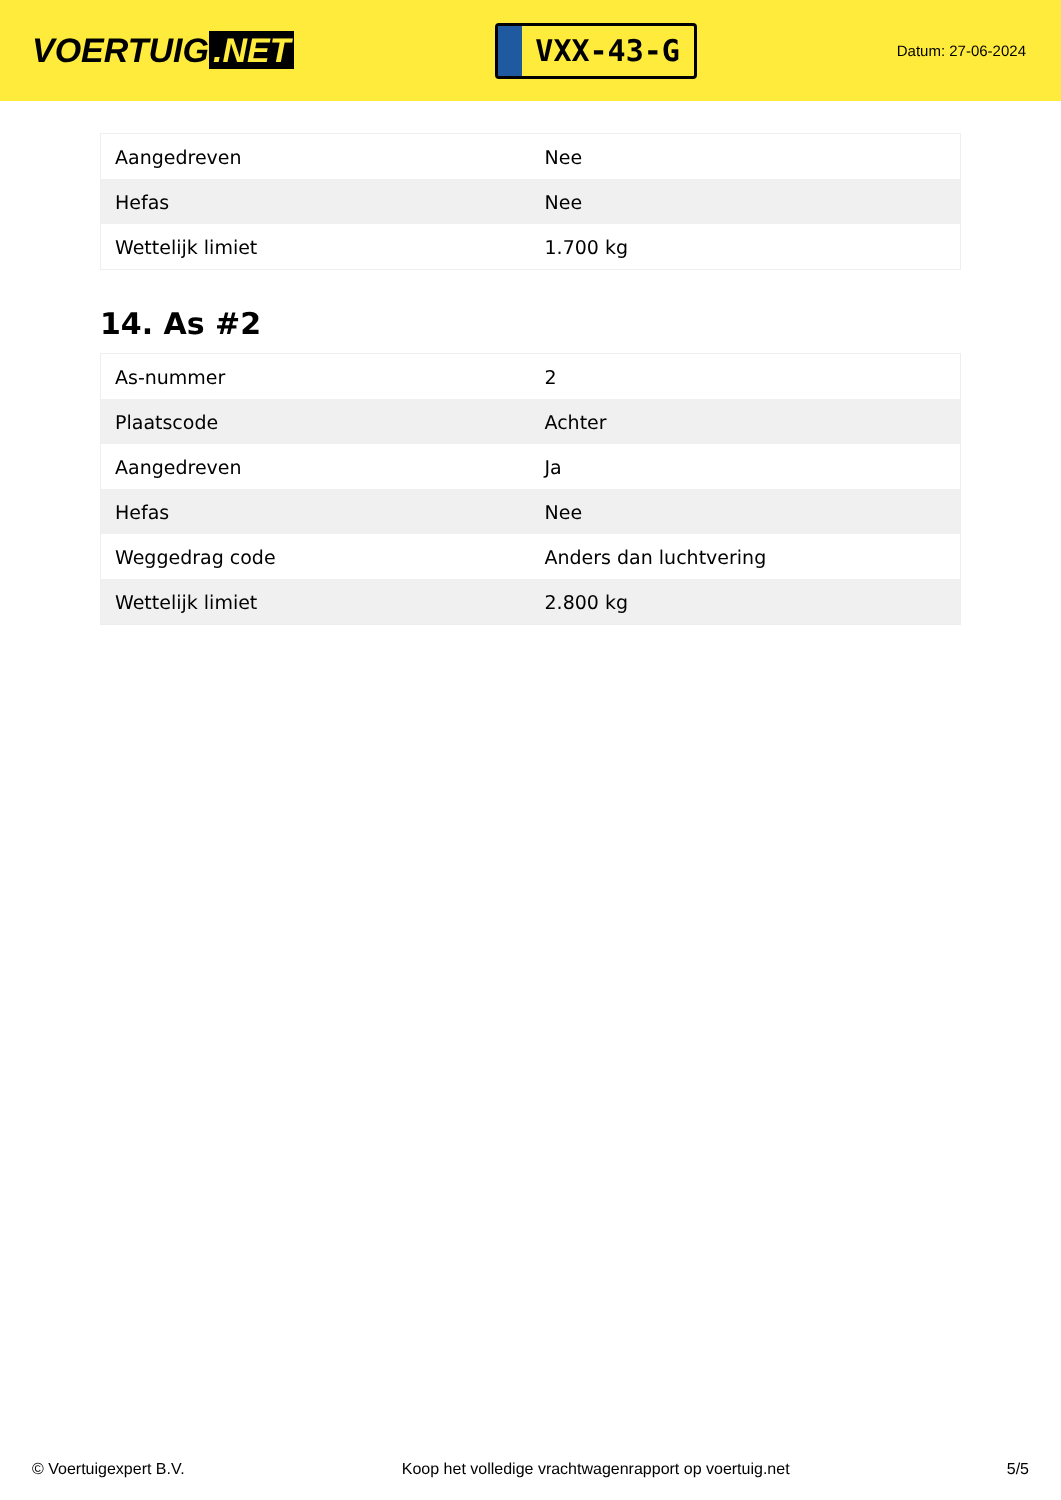VOERTUIG.NET
VXX-43-G
Datum: 27-06-2024
| Aangedreven | Nee |
| Hefas | Nee |
| Wettelijk limiet | 1.700 kg |
14. As #2
| As-nummer | 2 |
| Plaatscode | Achter |
| Aangedreven | Ja |
| Hefas | Nee |
| Weggedrag code | Anders dan luchtvering |
| Wettelijk limiet | 2.800 kg |
© Voertuigexpert B.V. Koop het volledige vrachtwagenrapport op voertuig.net 5/5